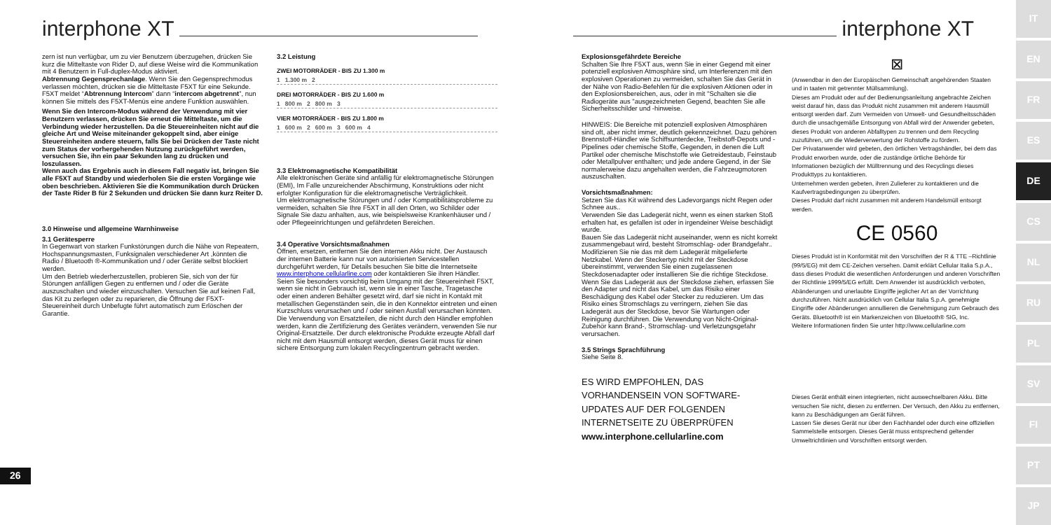interphone XT
zern ist nun verfügbar, um zu vier Benutzern überzugehen, drücken Sie kurz die Mitteltaste von Rider D, auf diese Weise wird die Kommunikation mit 4 Benutzern in Full-duplex-Modus aktiviert.
Abtrennung Gegensprechanlage. Wenn Sie den Gegensprechmodus verlassen möchten, drücken sie die Mitteltaste F5XT für eine Sekunde. F5XT meldet “Abtrennung Intercom” dann “intercom abgetrennt”, nun können Sie mittels des F5XT-Menüs eine andere Funktion auswählen.
Wenn Sie den Intercom-Modus während der Verwendung mit vier Benutzern verlassen, drücken Sie erneut die Mitteltaste, um die Verbindung wieder herzustellen. Da die Steuereinheiten nicht auf die gleiche Art und Weise miteinander gekoppelt sind, aber einige Steuereinheiten andere steuern, falls Sie bei Drücken der Taste nicht zum Status der vorhergehenden Nutzung zurückgeführt werden, versuchen Sie, ihn ein paar Sekunden lang zu drücken und loszulassen.
Wenn auch das Ergebnis auch in diesem Fall negativ ist, bringen Sie alle F5XT auf Standby und wiederholen Sie die ersten Vorgänge wie oben beschrieben. Aktivieren Sie die Kommunikation durch Drücken der Taste Rider B für 2 Sekunden und drücken Sie dann kurz Reiter D.
3.0 Hinweise und allgemeine Warnhinweise
3.1 Gerätesperre
In Gegenwart von starken Funkstörungen durch die Nähe von Repeatern, Hochspannungsmasten, Funksignalen verschiedener Art ,könnten die Radio / Bluetooth ®-Kommunikation und / oder Geräte selbst blockiert werden.
Um den Betrieb wiederherzustellen, probieren Sie, sich von der für Störungen anfälligen Gegen zu entfernen und / oder die Geräte auszuschalten und wieder einzuschalten. Versuchen Sie auf keinen Fall, das Kit zu zerlegen oder zu reparieren, die Öffnung der F5XT-Steuereinheit durch Unbefugte führt automatisch zum Erlöschen der Garantie.
3.2 Leistung
ZWEI MOTORRÄDER - BIS ZU 1.300 m
1 1.300 m 2
DREI MOTORRÄDER - BIS ZU 1.600 m
1 800 m 2 800 m 3
VIER MOTORRÄDER - BIS ZU 1.800 m
1 600 m 2 600 m 3 600 m 4
3.3 Elektromagnetische Kompatibilität
Alle elektronischen Geräte sind anfällig für elektromagnetische Störungen (EMI), Im Falle unzureichender Abschirmung, Konstruktions oder nicht erfolgter Konfiguration für die elektromagnetische Verträglichkeit.
Um elektromagnetische Störungen und / oder Kompatibilitätsprobleme zu vermeiden, schalten Sie Ihre F5XT in all den Orten, wo Schilder oder Signale Sie dazu anhalten, aus, wie beispielsweise Krankenhäuser und / oder Pflegeeinrichtungen und gefährdeten Bereichen.
3.4 Operative Vorsichtsmaßnahmen
Öffnen, ersetzen, entfernen Sie den internen Akku nicht. Der Austausch der internen Batterie kann nur von autorisierten Servicestellen durchgeführt werden, für Details besuchen Sie bitte die Internetseite www.interphone.cellularline.com oder kontaktieren Sie ihren Händler.
Seien Sie besonders vorsichtig beim Umgang mit der Steuereinheit F5XT, wenn sie nicht in Gebrauch ist, wenn sie in einer Tasche, Tragetasche oder einen anderen Behälter gesetzt wird, darf sie nicht in Kontakt mit metallischen Gegenständen sein, die in den Konnektor eintreten und einen Kurzschluss verursachen und / oder seinen Ausfall verursachen könnten.
Die Verwendung von Ersatzteilen, die nicht durch den Händler empfohlen werden, kann die Zertifizierung des Gerätes verändern, verwenden Sie nur Original-Ersatzteile. Der durch elektronische Produkte erzeugte Abfall darf nicht mit dem Hausmüll entsorgt werden, dieses Gerät muss für einen sichere Entsorgung zum lokalen Recyclingzentrum gebracht werden.
26
interphone XT
Explosionsgefährdete Bereiche
Schalten Sie Ihre F5XT aus, wenn Sie in einer Gegend mit einer potenziell explosiven Atmosphäre sind, um Interferenzen mit den explosiven Operationen zu vermeiden, schalten Sie das Gerät in der Nähe von Radio-Befehlen für die explosiven Aktionen oder in den Explosionsbereichen, aus, oder in mit "Schalten sie die Radiogeräte aus "ausgezeichneten Gegend, beachten Sie alle Sicherheitsschilder und -hinweise.
HINWEIS: Die Bereiche mit potenziell explosiven Atmosphären sind oft, aber nicht immer, deutlich gekennzeichnet. Dazu gehören Brennstoff-Händler wie Schiffsunterdecke, Treibstoff-Depots und -Pipelines oder chemische Stoffe, Gegenden, in denen die Luft Partikel oder chemische Mischstoffe wie Getreidestaub, Feinstaub oder Metallpulver enthalten; und jede andere Gegend, in der Sie normalerweise dazu angehalten werden, die Fahrzeugmotoren auszuschalten.
Vorsichtsmaßnahmen:
Setzen Sie das Kit während des Ladevorgangs nicht Regen oder Schnee aus..
Verwenden Sie das Ladegerät nicht, wenn es einen starken Stoß erhalten hat, es gefallen ist oder in irgendeiner Weise beschädigt wurde.
Bauen Sie das Ladegerät nicht auseinander, wenn es nicht korrekt zusammengebaut wird, besteht Stromschlag- oder Brandgefahr..
Modifizieren Sie nie das mit dem Ladegerät mitgelieferte Netzkabel. Wenn der Steckertyp nicht mit der Steckdose übereinstimmt, verwenden Sie einen zugelassenen Steckdosenadapter oder installieren Sie die richtige Steckdose. Wenn Sie das Ladegerät aus der Steckdose ziehen, erfassen Sie den Adapter und nicht das Kabel, um das Risiko einer Beschädigung des Kabel oder Stecker zu reduzieren. Um das Risiko eines Stromschlags zu verringern, ziehen Sie das Ladegerät aus der Steckdose, bevor Sie Wartungen oder Reinigung durchführen. Die Verwendung von Nicht-Original-Zubehör kann Brand-, Stromschlag- und Verletzungsgefahr verursachen.
3.5 Strings Sprachführung
Siehe Seite 8.
ES WIRD EMPFOHLEN, DAS VORHANDENSEIN VON SOFTWARE-UPDATES AUF DER FOLGENDEN INTERNETSEITE ZU ÜBERPRÜFEN
www.interphone.cellularline.com
⊠
(Anwendbar in den der Europäischen Gemeinschaft angehörenden Staaten und in taaten mit getrennter Müllsammlung).
Dieses am Produkt oder auf der Bedienungsanleitung angebrachte Zeichen weist darauf hin, dass das Produkt nicht zusammen mit anderem Hausmüll entsorgt werden darf. Zum Vermeiden von Umwelt- und Gesundheitsschäden durch die unsachgemäße Entsorgung von Abfall wird der Anwender gebeten, dieses Produkt von anderen Abfalltypen zu trennen und dem Recycling zuzuführen, um die Wiederverwertung der Rohstoffe zu fördern.
Der Privatanwender wird gebeten, den örtlichen Vertragshändler, bei dem das Produkt erworben wurde, oder die zuständige örtliche Behörde für Informationen bezüglich der Mülltrennung und des Recyclings dieses Produkttyps zu kontaktieren.
Unternehmen werden gebeten, ihren Zulieferer zu kontaktieren und die Kaufvertragsbedingungen zu überprüfen.
Dieses Produkt darf nicht zusammen mit anderem Handelsmüll entsorgt werden.
CE 0560
Dieses Produkt ist in Konformität mit den Vorschriften der R & TTE –Richtlinie (99/5/EG) mit dem CE-Zeichen versehen. Damit erklärt Cellular Italia S.p.A., dass dieses Produkt die wesentlichen Anforderungen und anderen Vorschriften der Richtlinie 1999/5/EG erfüllt. Dem Anwender ist ausdrücklich verboten, Abänderungen und unerlaubte Eingriffe jeglicher Art an der Vorrichtung durchzuführen. Nicht ausdrücklich von Cellular Italia S.p.A. genehmigte Eingriffe oder Abänderungen annullieren die Genehmigung zum Gebrauch des Geräts. Bluetooth® ist ein Markenzeichen von Bluetooth® SIG, Inc.
Weitere Informationen finden Sie unter http://www.cellularline.com
Dieses Gerät enthält einen integrierten, nicht auswechselbaren Akku. Bitte versuchen Sie nicht, diesen zu entfernen. Der Versuch, den Akku zu entfernen, kann zu Beschädigungen am Gerät führen.
Lassen Sie dieses Gerät nur über den Fachhandel oder durch eine offiziellen Sammelstelle entsorgen. Dieses Gerät muss entsprechend geltender Umweltrichtlinien und Vorschriften entsorgt werden.
IT
EN
FR
ES
DE
CS
NL
RU
PL
SV
FI
PT
JP